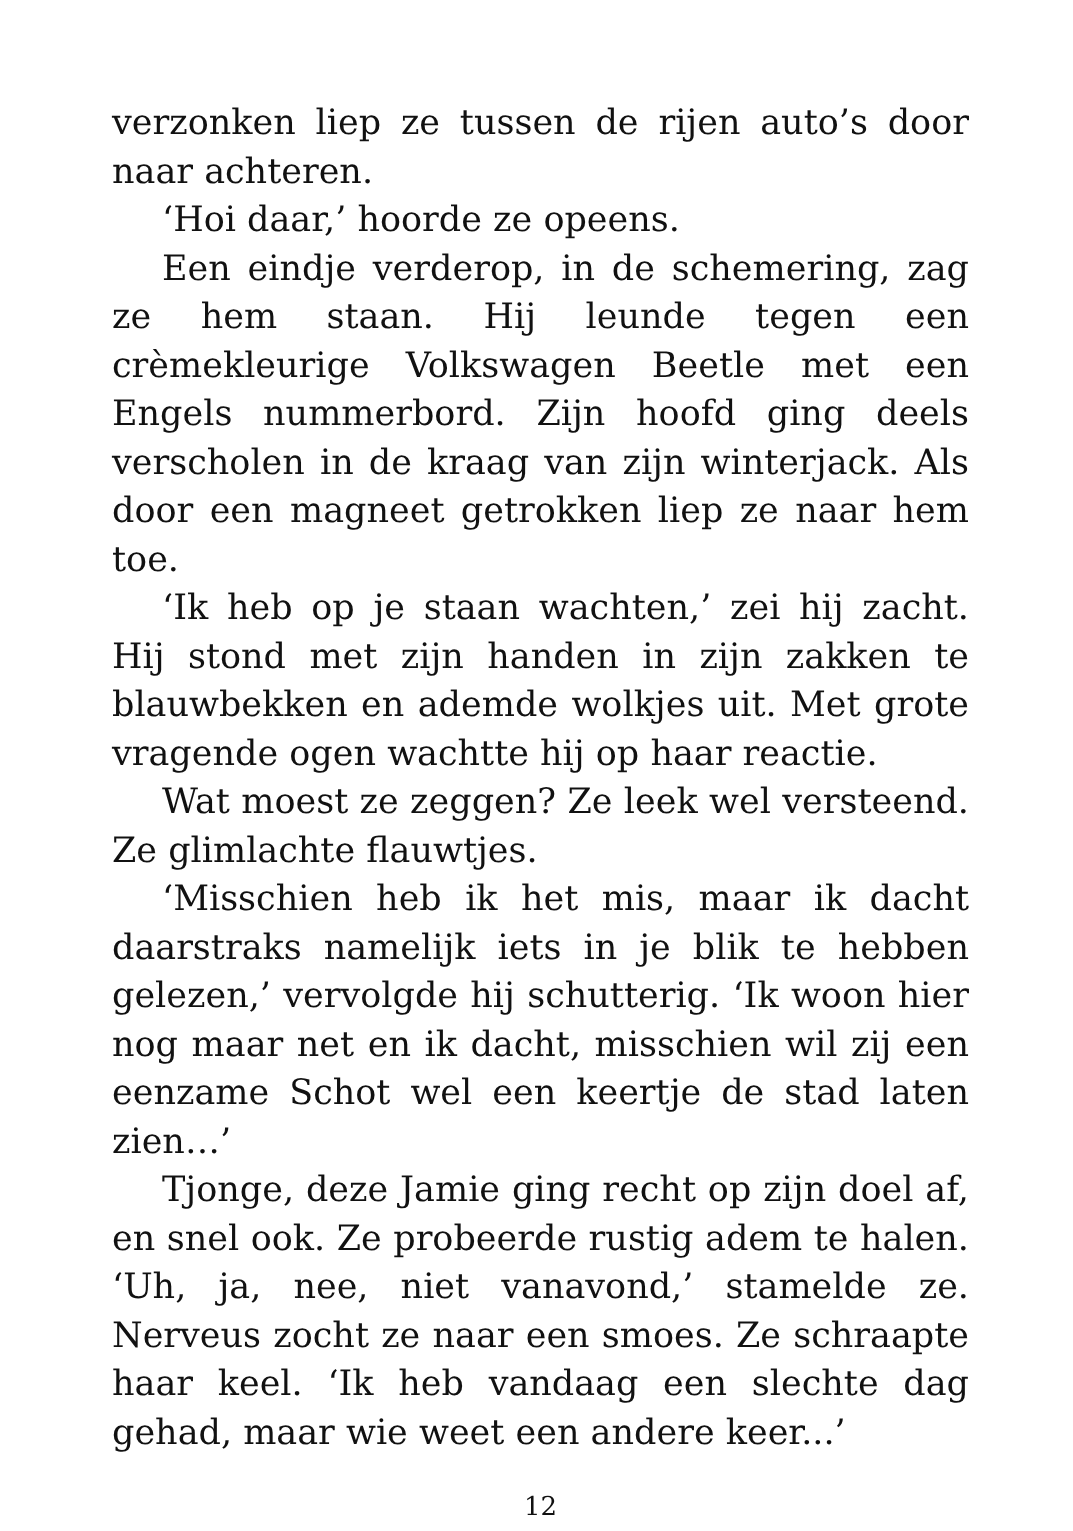verzonken liep ze tussen de rijen auto’s door naar achteren.
‘Hoi daar,’ hoorde ze opeens.
Een eindje verderop, in de schemering, zag ze hem staan. Hij leunde tegen een crèmekleurige Volkswagen Beetle met een Engels nummerbord. Zijn hoofd ging deels verscholen in de kraag van zijn winterjack. Als door een magneet getrokken liep ze naar hem toe.
‘Ik heb op je staan wachten,’ zei hij zacht. Hij stond met zijn handen in zijn zakken te blauwbekken en ademde wolkjes uit. Met grote vragende ogen wachtte hij op haar reactie.
Wat moest ze zeggen? Ze leek wel versteend. Ze glimlachte flauwtjes.
‘Misschien heb ik het mis, maar ik dacht daarstraks namelijk iets in je blik te hebben gelezen,’ vervolgde hij schutterig. ‘Ik woon hier nog maar net en ik dacht, misschien wil zij een eenzame Schot wel een keertje de stad laten zien…’
Tjonge, deze Jamie ging recht op zijn doel af, en snel ook. Ze probeerde rustig adem te halen. ‘Uh, ja, nee, niet vanavond,’ stamelde ze. Nerveus zocht ze naar een smoes. Ze schraapte haar keel. ‘Ik heb vandaag een slechte dag gehad, maar wie weet een andere keer...’
12